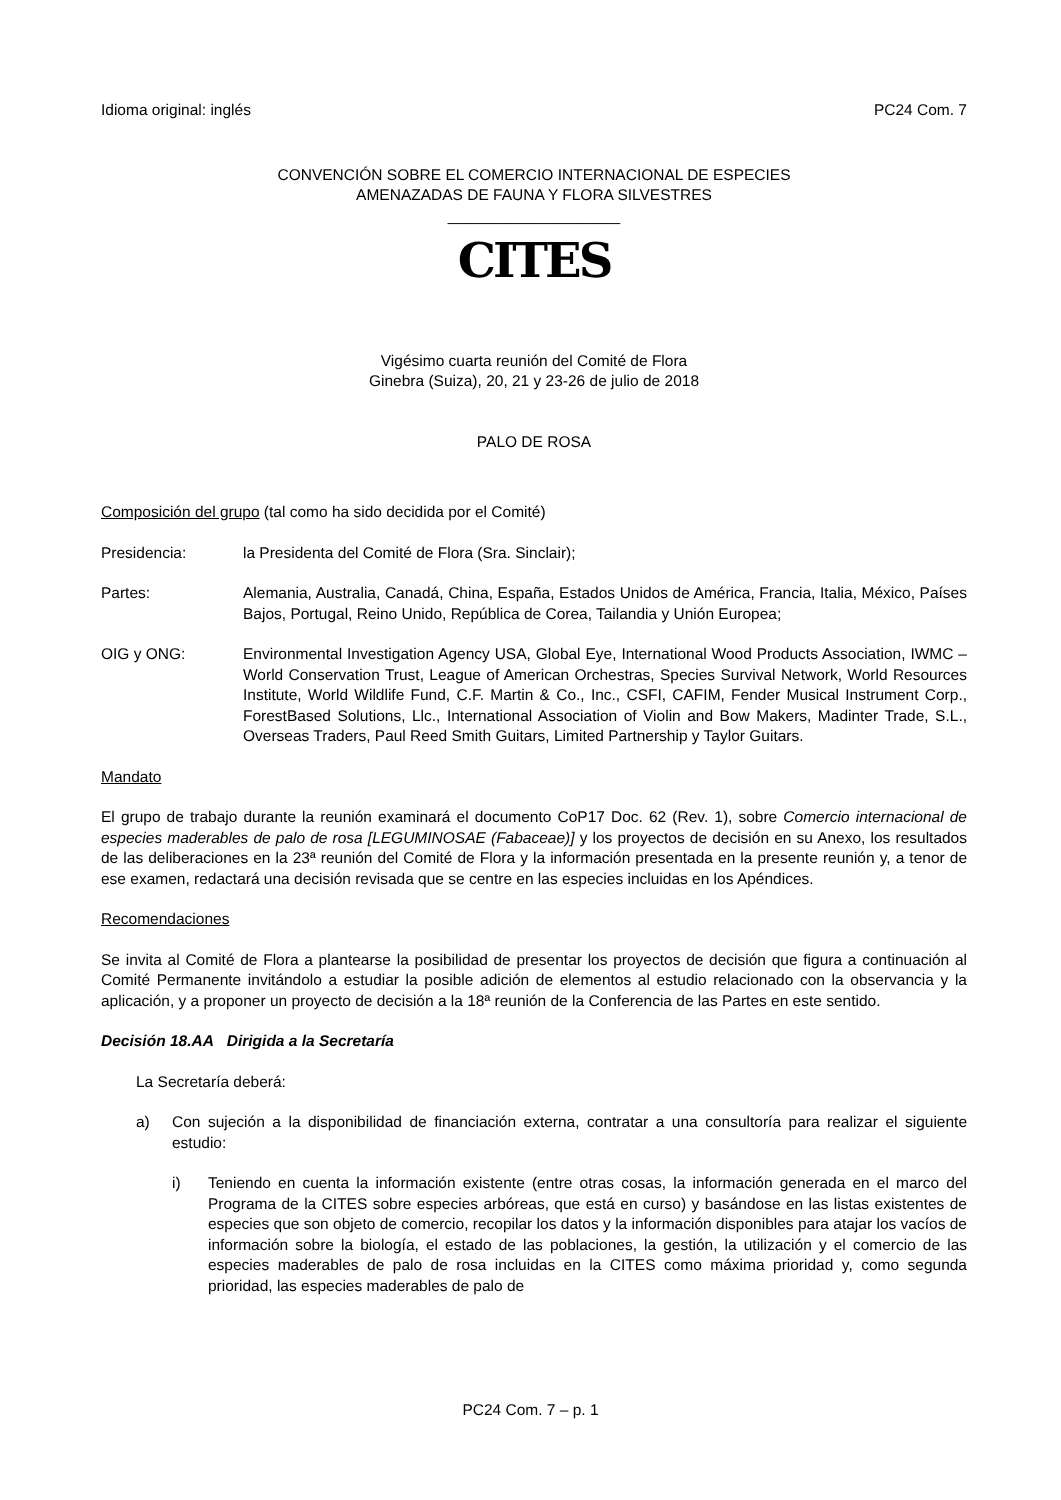Idioma original: inglés PC24 Com. 7
CONVENCIÓN SOBRE EL COMERCIO INTERNACIONAL DE ESPECIES
AMENAZADAS DE FAUNA Y FLORA SILVESTRES
____________________
CITES
Vigésimo cuarta reunión del Comité de Flora
Ginebra (Suiza), 20, 21 y 23-26 de julio de 2018
PALO DE ROSA
Composición del grupo (tal como ha sido decidida por el Comité)
Presidencia: la Presidenta del Comité de Flora (Sra. Sinclair);
Partes: Alemania, Australia, Canadá, China, España, Estados Unidos de América, Francia, Italia, México, Países Bajos, Portugal, Reino Unido, República de Corea, Tailandia y Unión Europea;
OIG y ONG: Environmental Investigation Agency USA, Global Eye, International Wood Products Association, IWMC – World Conservation Trust, League of American Orchestras, Species Survival Network, World Resources Institute, World Wildlife Fund, C.F. Martin & Co., Inc., CSFI, CAFIM, Fender Musical Instrument Corp., ForestBased Solutions, Llc., International Association of Violin and Bow Makers, Madinter Trade, S.L., Overseas Traders, Paul Reed Smith Guitars, Limited Partnership y Taylor Guitars.
Mandato
El grupo de trabajo durante la reunión examinará el documento CoP17 Doc. 62 (Rev. 1), sobre Comercio internacional de especies maderables de palo de rosa [LEGUMINOSAE (Fabaceae)] y los proyectos de decisión en su Anexo, los resultados de las deliberaciones en la 23ª reunión del Comité de Flora y la información presentada en la presente reunión y, a tenor de ese examen, redactará una decisión revisada que se centre en las especies incluidas en los Apéndices.
Recomendaciones
Se invita al Comité de Flora a plantearse la posibilidad de presentar los proyectos de decisión que figura a continuación al Comité Permanente invitándolo a estudiar la posible adición de elementos al estudio relacionado con la observancia y la aplicación, y a proponer un proyecto de decisión a la 18ª reunión de la Conferencia de las Partes en este sentido.
Decisión 18.AA Dirigida a la Secretaría
La Secretaría deberá:
a) Con sujeción a la disponibilidad de financiación externa, contratar a una consultoría para realizar el siguiente estudio:
i) Teniendo en cuenta la información existente (entre otras cosas, la información generada en el marco del Programa de la CITES sobre especies arbóreas, que está en curso) y basándose en las listas existentes de especies que son objeto de comercio, recopilar los datos y la información disponibles para atajar los vacíos de información sobre la biología, el estado de las poblaciones, la gestión, la utilización y el comercio de las especies maderables de palo de rosa incluidas en la CITES como máxima prioridad y, como segunda prioridad, las especies maderables de palo de
PC24 Com. 7 – p. 1